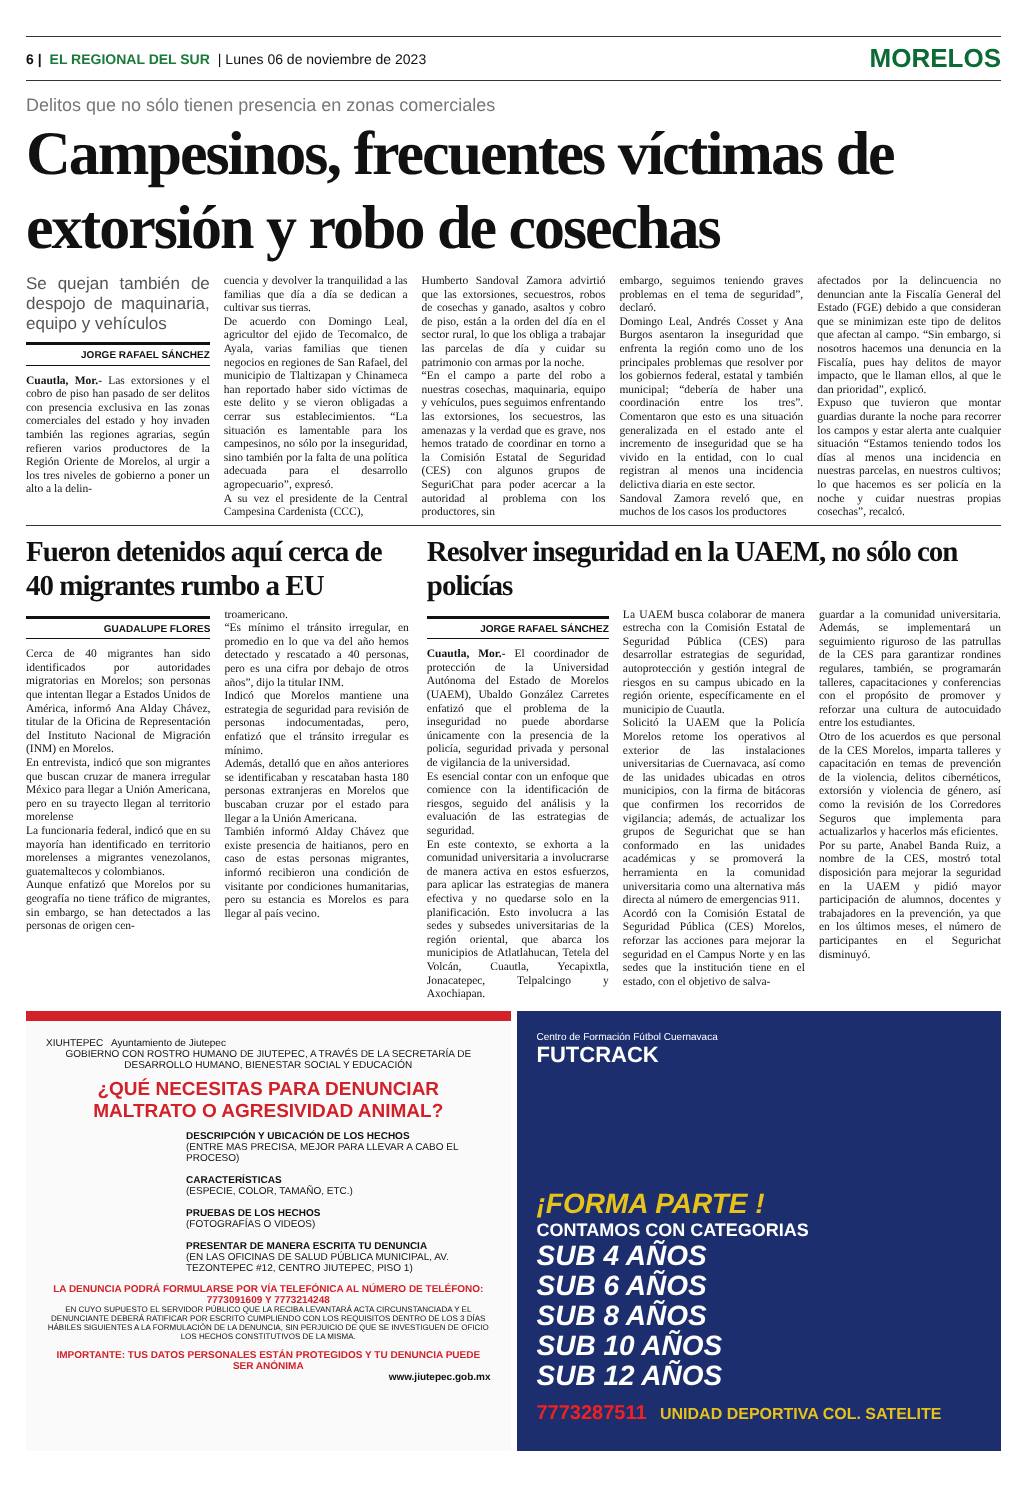6 | EL REGIONAL DEL SUR | Lunes 06 de noviembre de 2023 MORELOS
Delitos que no sólo tienen presencia en zonas comerciales
Campesinos, frecuentes víctimas de extorsión y robo de cosechas
Se quejan también de despojo de maquinaria, equipo y vehículos
JORGE RAFAEL SÁNCHEZ
Cuautla, Mor.- Las extorsiones y el cobro de piso han pasado de ser delitos con presencia exclusiva en las zonas comerciales del estado y hoy invaden también las regiones agrarias, según refieren varios productores de la Región Oriente de Morelos, al urgir a los tres niveles de gobierno a poner un alto a la delin-
cuencia y devolver la tranquilidad a las familias que día a día se dedican a cultivar sus tierras.
De acuerdo con Domingo Leal, agricultor del ejido de Tecomalco, de Ayala, varias familias que tienen negocios en regiones de San Rafael, del municipio de Tlaltizapan y Chinameca han reportado haber sido víctimas de este delito y se vieron obligadas a cerrar sus establecimientos. “La situación es lamentable para los campesinos, no sólo por la inseguridad, sino también por la falta de una política adecuada para el desarrollo agropecuario”, expresó.
A su vez el presidente de la Central Campesina Cardenista (CCC),
Humberto Sandoval Zamora advirtió que las extorsiones, secuestros, robos de cosechas y ganado, asaltos y cobro de piso, están a la orden del día en el sector rural, lo que los obliga a trabajar las parcelas de día y cuidar su patrimonio con armas por la noche.
“En el campo a parte del robo a nuestras cosechas, maquinaria, equipo y vehículos, pues seguimos enfrentando las extorsiones, los secuestros, las amenazas y la verdad que es grave, nos hemos tratado de coordinar en torno a la Comisión Estatal de Seguridad (CES) con algunos grupos de SeguriChat para poder acercar a la autoridad al problema con los productores, sin
embargo, seguimos teniendo graves problemas en el tema de seguridad”, declaró.
Domingo Leal, Andrés Cosset y Ana Burgos asentaron la inseguridad que enfrenta la región como uno de los principales problemas que resolver por los gobiernos federal, estatal y también municipal; “debería de haber una coordinación entre los tres”. Comentaron que esto es una situación generalizada en el estado ante el incremento de inseguridad que se ha vivido en la entidad, con lo cual registran al menos una incidencia delictiva diaria en este sector.
Sandoval Zamora reveló que, en muchos de los casos los productores
afectados por la delincuencia no denuncian ante la Fiscalía General del Estado (FGE) debido a que consideran que se minimizan este tipo de delitos que afectan al campo. “Sin embargo, si nosotros hacemos una denuncia en la Fiscalía, pues hay delitos de mayor impacto, que le llaman ellos, al que le dan prioridad”, explicó.
Expuso que tuvieron que montar guardias durante la noche para recorrer los campos y estar alerta ante cualquier situación “Estamos teniendo todos los días al menos una incidencia en nuestras parcelas, en nuestros cultivos; lo que hacemos es ser policía en la noche y cuidar nuestras propias cosechas”, recalcó.
Fueron detenidos aquí cerca de 40 migrantes rumbo a EU
GUADALUPE FLORES
Cerca de 40 migrantes han sido identificados por autoridades migratorias en Morelos; son personas que intentan llegar a Estados Unidos de América, informó Ana Alday Chávez, titular de la Oficina de Representación del Instituto Nacional de Migración (INM) en Morelos.
En entrevista, indicó que son migrantes que buscan cruzar de manera irregular México para llegar a Unión Americana, pero en su trayecto llegan al territorio morelense
La funcionaria federal, indicó que en su mayoría han identificado en territorio morelenses a migrantes venezolanos, guatemaltecos y colombianos.
Aunque enfatizó que Morelos por su geografía no tiene tráfico de migrantes, sin embargo, se han detectados a las personas de origen cen-
troamericano.
“Es mínimo el tránsito irregular, en promedio en lo que va del año hemos detectado y rescatado a 40 personas, pero es una cifra por debajo de otros años”, dijo la titular INM.
Indicó que Morelos mantiene una estrategia de seguridad para revisión de personas indocumentadas, pero, enfatizó que el tránsito irregular es mínimo.
Además, detalló que en años anteriores se identificaban y rescataban hasta 180 personas extranjeras en Morelos que buscaban cruzar por el estado para llegar a la Unión Americana.
También informó Alday Chávez que existe presencia de haitianos, pero en caso de estas personas migrantes, informó recibieron una condición de visitante por condiciones humanitarias, pero su estancia es Morelos es para llegar al país vecino.
Resolver inseguridad en la UAEM, no sólo con policías
JORGE RAFAEL SÁNCHEZ
Cuautla, Mor.- El coordinador de protección de la Universidad Autónoma del Estado de Morelos (UAEM), Ubaldo González Carretes enfatizó que el problema de la inseguridad no puede abordarse únicamente con la presencia de la policía, seguridad privada y personal de vigilancia de la universidad.
Es esencial contar con un enfoque que comience con la identificación de riesgos, seguido del análisis y la evaluación de las estrategias de seguridad.
En este contexto, se exhorta a la comunidad universitaria a involucrarse de manera activa en estos esfuerzos, para aplicar las estrategias de manera efectiva y no quedarse solo en la planificación. Esto involucra a las sedes y subsedes universitarias de la región oriental, que abarca los municipios de Atlatlahucan, Tetela del Volcán, Cuautla, Yecapixtla, Jonacatepec, Telpalcingo y Axochiapan.
La UAEM busca colaborar de manera estrecha con la Comisión Estatal de Seguridad Pública (CES) para desarrollar estrategias de seguridad, autoprotección y gestión integral de riesgos en su campus ubicado en la región oriente, específicamente en el municipio de Cuautla.
Solicitó la UAEM que la Policía Morelos retome los operativos al exterior de las instalaciones universitarias de Cuernavaca, así como de las unidades ubicadas en otros municipios, con la firma de bitácoras que confirmen los recorridos de vigilancia; además, de actualizar los grupos de Segurichat que se han conformado en las unidades académicas y se promoverá la herramienta en la comunidad universitaria como una alternativa más directa al número de emergencias 911.
Acordó con la Comisión Estatal de Seguridad Pública (CES) Morelos, reforzar las acciones para mejorar la seguridad en el Campus Norte y en las sedes que la institución tiene en el estado, con el objetivo de salva-
guardar a la comunidad universitaria. Además, se implementará un seguimiento riguroso de las patrullas de la CES para garantizar rondines regulares, también, se programarán talleres, capacitaciones y conferencias con el propósito de promover y reforzar una cultura de autocuidado entre los estudiantes.
Otro de los acuerdos es que personal de la CES Morelos, imparta talleres y capacitación en temas de prevención de la violencia, delitos cibernéticos, extorsión y violencia de género, así como la revisión de los Corredores Seguros que implementa para actualizarlos y hacerlos más eficientes.
Por su parte, Anabel Banda Ruiz, a nombre de la CES, mostró total disposición para mejorar la seguridad en la UAEM y pidió mayor participación de alumnos, docentes y trabajadores en la prevención, ya que en los últimos meses, el número de participantes en el Segurichat disminuyó.
XIUHTEPEC Ayuntamiento de Jiutepec
GOBIERNO CON ROSTRO HUMANO DE JIUTEPEC, A TRAVÉS DE LA SECRETARÍA DE DESARROLLO HUMANO, BIENESTAR SOCIAL Y EDUCACIÓN
¿QUÉ NECESITAS PARA DENUNCIAR MALTRATO O AGRESIVIDAD ANIMAL?
DESCRIPCIÓN Y UBICACIÓN DE LOS HECHOS
(ENTRE MAS PRECISA, MEJOR PARA LLEVAR A CABO EL PROCESO)
CARACTERÍSTICAS
(ESPECIE, COLOR, TAMAÑO, ETC.)
PRUEBAS DE LOS HECHOS
(FOTOGRAFÍAS O VIDEOS)
PRESENTAR DE MANERA ESCRITA TU DENUNCIA
(EN LAS OFICINAS DE SALUD PÚBLICA MUNICIPAL, AV. TEZONTEPEC #12, CENTRO JIUTEPEC, PISO 1)
LA DENUNCIA PODRÁ FORMULARSE POR VÍA TELEFÓNICA AL NÚMERO DE TELÉFONO: 7773091609 Y 7773214248
EN CUYO SUPUESTO EL SERVIDOR PÚBLICO QUE LA RECIBA LEVANTARÁ ACTA CIRCUNSTANCIADA Y EL DENUNCIANTE DEBERÁ RATIFICAR POR ESCRITO CUMPLIENDO CON LOS REQUISITOS DENTRO DE LOS 3 DÍAS HÁBILES SIGUIENTES A LA FORMULACIÓN DE LA DENUNCIA, SIN PERJUICIO DE QUE SE INVESTIGUEN DE OFICIO LOS HECHOS CONSTITUTIVOS DE LA MISMA.
IMPORTANTE: TUS DATOS PERSONALES ESTÁN PROTEGIDOS Y TU DENUNCIA PUEDE SER ANÓNIMA
www.jiutepec.gob.mx
Centro de Formación Fútbol Cuernavaca
FUTCRACK
¡FORMA PARTE !
CONTAMOS CON CATEGORIAS
SUB 4 AÑOS
SUB 6 AÑOS
SUB 8 AÑOS
SUB 10 AÑOS
SUB 12 AÑOS
7773287511 UNIDAD DEPORTIVA COL. SATELITE